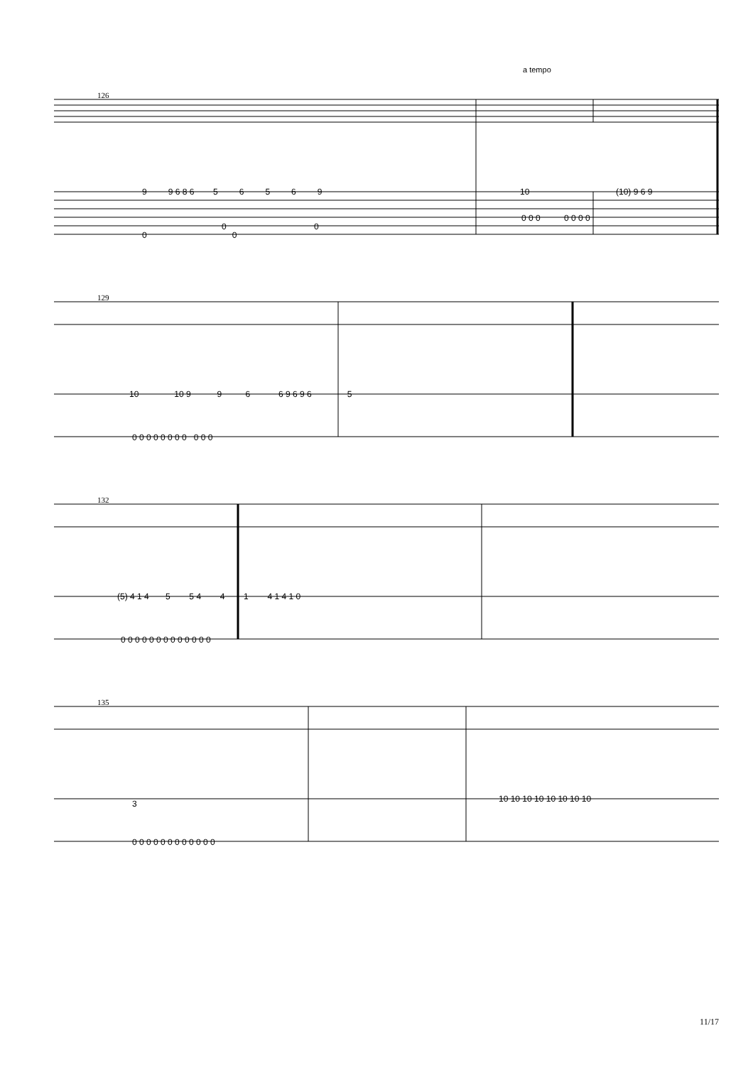126
a tempo
9 9 6 8 6 5 6 5 6 9 10 (10) 9 6 9
0 0
0 0
0 0 0 0 0 0 0
129
10 10 9 9 6 6 9 6 9 6 5
0 0 0 0 0 0 0 0 0 0 0
132
(5) 4 1 4 5 5 4 4 1 4 1 4 1 0
0 0 0 0 0 0 0 0 0 0 0 0 0
135
3 10 10 10 10 10 10 10 10
0 0 0 0 0 0 0 0 0 0 0 0
11/17